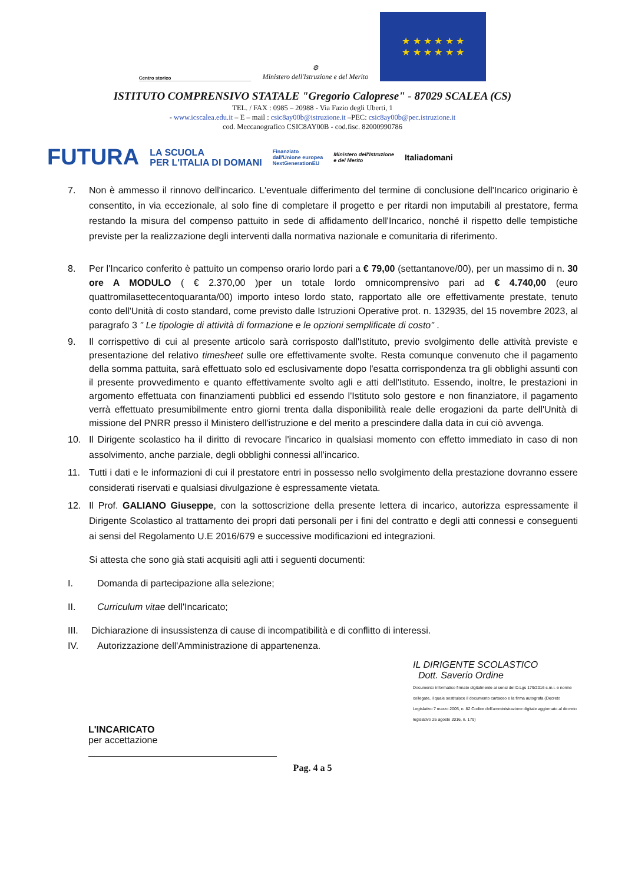Centro storico
⚙
Ministero dell'Istruzione e del Merito
★ ★ ★ ★ ★ ★
★ ★ ★ ★ ★ ★
ISTITUTO COMPRENSIVO STATALE "Gregorio Caloprese" - 87029 SCALEA (CS)
TEL. / FAX : 0985 – 20988 - Via Fazio degli Uberti, 1
- www.icscalea.edu.it – E – mail : csic8ay00b@istruzione.it –PEC: csic8ay00b@pec.istruzione.it
cod. Meccanografico CSIC8AY00B - cod.fisc. 82000990786
FUTURA LA SCUOLA
PER L'ITALIA DI DOMANI Finanziato
dall'Unione europea
NextGenerationEU Ministero dell'Istruzione
e del Merito Italiadomani
7. Non è ammesso il rinnovo dell'incarico. L'eventuale differimento del termine di conclusione dell'Incarico originario è consentito, in via eccezionale, al solo fine di completare il progetto e per ritardi non imputabili al prestatore, ferma restando la misura del compenso pattuito in sede di affidamento dell'Incarico, nonché il rispetto delle tempistiche previste per la realizzazione degli interventi dalla normativa nazionale e comunitaria di riferimento.
8. Per l'Incarico conferito è pattuito un compenso orario lordo pari a € 79,00 (settantanove/00), per un massimo di n. 30 ore A MODULO ( € 2.370,00 )per un totale lordo omnicomprensivo pari ad € 4.740,00 (euro quattromilasettecentoquaranta/00) importo inteso lordo stato, rapportato alle ore effettivamente prestate, tenuto conto dell'Unità di costo standard, come previsto dalle Istruzioni Operative prot. n. 132935, del 15 novembre 2023, al paragrafo 3 " Le tipologie di attività di formazione e le opzioni semplificate di costo" .
9. Il corrispettivo di cui al presente articolo sarà corrisposto dall'Istituto, previo svolgimento delle attività previste e presentazione del relativo timesheet sulle ore effettivamente svolte. Resta comunque convenuto che il pagamento della somma pattuita, sarà effettuato solo ed esclusivamente dopo l'esatta corrispondenza tra gli obblighi assunti con il presente provvedimento e quanto effettivamente svolto agli e atti dell'Istituto. Essendo, inoltre, le prestazioni in argomento effettuata con finanziamenti pubblici ed essendo l'Istituto solo gestore e non finanziatore, il pagamento verrà effettuato presumibilmente entro giorni trenta dalla disponibilità reale delle erogazioni da parte dell'Unità di missione del PNRR presso il Ministero dell'istruzione e del merito a prescindere dalla data in cui ciò avvenga.
10. Il Dirigente scolastico ha il diritto di revocare l'incarico in qualsiasi momento con effetto immediato in caso di non assolvimento, anche parziale, degli obblighi connessi all'incarico.
11. Tutti i dati e le informazioni di cui il prestatore entri in possesso nello svolgimento della prestazione dovranno essere considerati riservati e qualsiasi divulgazione è espressamente vietata.
12. Il Prof. GALIANO Giuseppe, con la sottoscrizione della presente lettera di incarico, autorizza espressamente il Dirigente Scolastico al trattamento dei propri dati personali per i fini del contratto e degli atti connessi e conseguenti ai sensi del Regolamento U.E 2016/679 e successive modificazioni ed integrazioni.
Si attesta che sono già stati acquisiti agli atti i seguenti documenti:
I. Domanda di partecipazione alla selezione;
II. Curriculum vitae dell'Incaricato;
III. Dichiarazione di insussistenza di cause di incompatibilità e di conflitto di interessi.
IV. Autorizzazione dell'Amministrazione di appartenenza.
L'INCARICATO
per accettazione
IL DIRIGENTE SCOLASTICO
Dott. Saverio Ordine
Documento informatico firmato digitalmente ai sensi del D.Lgs 179/2016 s.m.i. e norme collegate, il quale sostituisce il documento cartaceo e la firma autografa (Decreto Legislativo 7 marzo 2005, n. 82 Codice dell'amministrazione digitale aggiornato al decreto legislativo 26 agosto 2016, n. 179)
Pag. 4 a 5